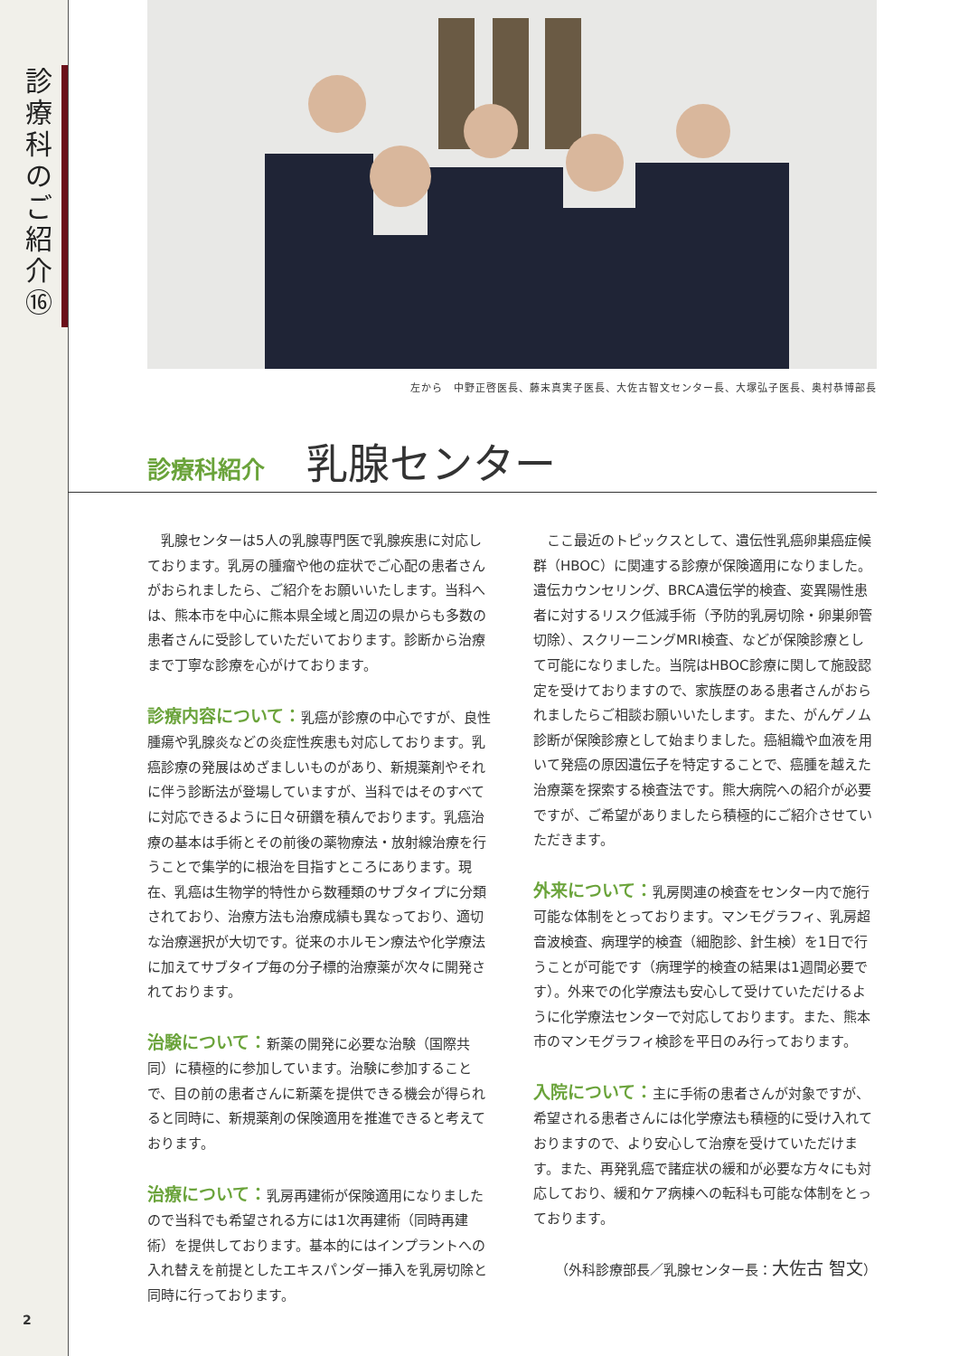診療科のご紹介⑯
2
左から　中野正啓医長、藤末真実子医長、大佐古智文センター長、大塚弘子医長、奥村恭博部長
診療科紹介 乳腺センター
乳腺センターは5人の乳腺専門医で乳腺疾患に対応しております。乳房の腫瘤や他の症状でご心配の患者さんがおられましたら、ご紹介をお願いいたします。当科へは、熊本市を中心に熊本県全域と周辺の県からも多数の患者さんに受診していただいております。診断から治療まで丁寧な診療を心がけております。
診療内容について：乳癌が診療の中心ですが、良性腫瘍や乳腺炎などの炎症性疾患も対応しております。乳癌診療の発展はめざましいものがあり、新規薬剤やそれに伴う診断法が登場していますが、当科ではそのすべてに対応できるように日々研鑽を積んでおります。乳癌治療の基本は手術とその前後の薬物療法・放射線治療を行うことで集学的に根治を目指すところにあります。現在、乳癌は生物学的特性から数種類のサブタイプに分類されており、治療方法も治療成績も異なっており、適切な治療選択が大切です。従来のホルモン療法や化学療法に加えてサブタイプ毎の分子標的治療薬が次々に開発されております。
治験について：新薬の開発に必要な治験（国際共同）に積極的に参加しています。治験に参加することで、目の前の患者さんに新薬を提供できる機会が得られると同時に、新規薬剤の保険適用を推進できると考えております。
治療について：乳房再建術が保険適用になりましたので当科でも希望される方には1次再建術（同時再建術）を提供しております。基本的にはインプラントへの入れ替えを前提としたエキスパンダー挿入を乳房切除と同時に行っております。
ここ最近のトピックスとして、遺伝性乳癌卵巣癌症候群（HBOC）に関連する診療が保険適用になりました。遺伝カウンセリング、BRCA遺伝学的検査、変異陽性患者に対するリスク低減手術（予防的乳房切除・卵巣卵管切除）、スクリーニングMRI検査、などが保険診療として可能になりました。当院はHBOC診療に関して施設認定を受けておりますので、家族歴のある患者さんがおられましたらご相談お願いいたします。また、がんゲノム診断が保険診療として始まりました。癌組織や血液を用いて発癌の原因遺伝子を特定することで、癌腫を越えた治療薬を探索する検査法です。熊大病院への紹介が必要ですが、ご希望がありましたら積極的にご紹介させていただきます。
外来について：乳房関連の検査をセンター内で施行可能な体制をとっております。マンモグラフィ、乳房超音波検査、病理学的検査（細胞診、針生検）を1日で行うことが可能です（病理学的検査の結果は1週間必要です）。外来での化学療法も安心して受けていただけるように化学療法センターで対応しております。また、熊本市のマンモグラフィ検診を平日のみ行っております。
入院について：主に手術の患者さんが対象ですが、希望される患者さんには化学療法も積極的に受け入れておりますので、より安心して治療を受けていただけます。また、再発乳癌で諸症状の緩和が必要な方々にも対応しており、緩和ケア病棟への転科も可能な体制をとっております。
（外科診療部長／乳腺センター長：大佐古 智文）